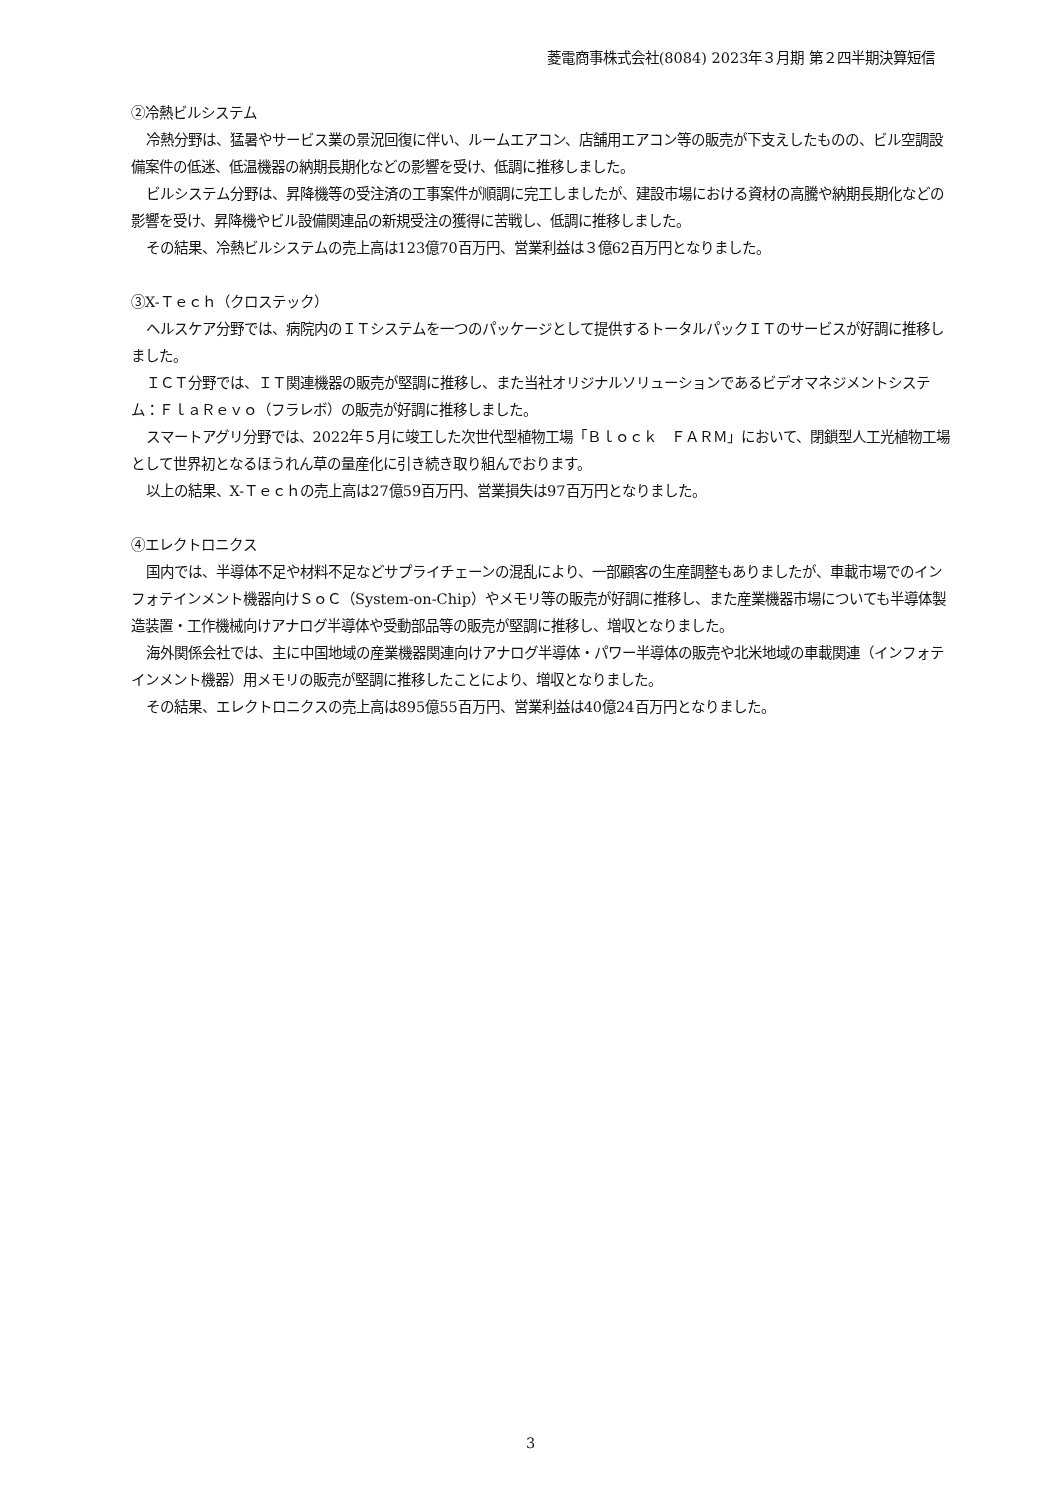菱電商事株式会社(8084) 2023年３月期 第２四半期決算短信
②冷熱ビルシステム
冷熱分野は、猛暑やサービス業の景況回復に伴い、ルームエアコン、店舗用エアコン等の販売が下支えしたものの、ビル空調設備案件の低迷、低温機器の納期長期化などの影響を受け、低調に推移しました。
ビルシステム分野は、昇降機等の受注済の工事案件が順調に完工しましたが、建設市場における資材の高騰や納期長期化などの影響を受け、昇降機やビル設備関連品の新規受注の獲得に苦戦し、低調に推移しました。
その結果、冷熱ビルシステムの売上高は123億70百万円、営業利益は３億62百万円となりました。
③X-Ｔｅｃｈ（クロステック）
ヘルスケア分野では、病院内のＩＴシステムを一つのパッケージとして提供するトータルパックＩＴのサービスが好調に推移しました。
ＩＣＴ分野では、ＩＴ関連機器の販売が堅調に推移し、また当社オリジナルソリューションであるビデオマネジメントシステム：ＦｌａＲｅｖｏ（フラレボ）の販売が好調に推移しました。
スマートアグリ分野では、2022年５月に竣工した次世代型植物工場「Ｂｌｏｃｋ　ＦＡＲＭ」において、閉鎖型人工光植物工場として世界初となるほうれん草の量産化に引き続き取り組んでおります。
以上の結果、X-Ｔｅｃｈの売上高は27億59百万円、営業損失は97百万円となりました。
④エレクトロニクス
国内では、半導体不足や材料不足などサプライチェーンの混乱により、一部顧客の生産調整もありましたが、車載市場でのインフォテインメント機器向けＳｏＣ（System-on-Chip）やメモリ等の販売が好調に推移し、また産業機器市場についても半導体製造装置・工作機械向けアナログ半導体や受動部品等の販売が堅調に推移し、増収となりました。
海外関係会社では、主に中国地域の産業機器関連向けアナログ半導体・パワー半導体の販売や北米地域の車載関連（インフォテインメント機器）用メモリの販売が堅調に推移したことにより、増収となりました。
その結果、エレクトロニクスの売上高は895億55百万円、営業利益は40億24百万円となりました。
3